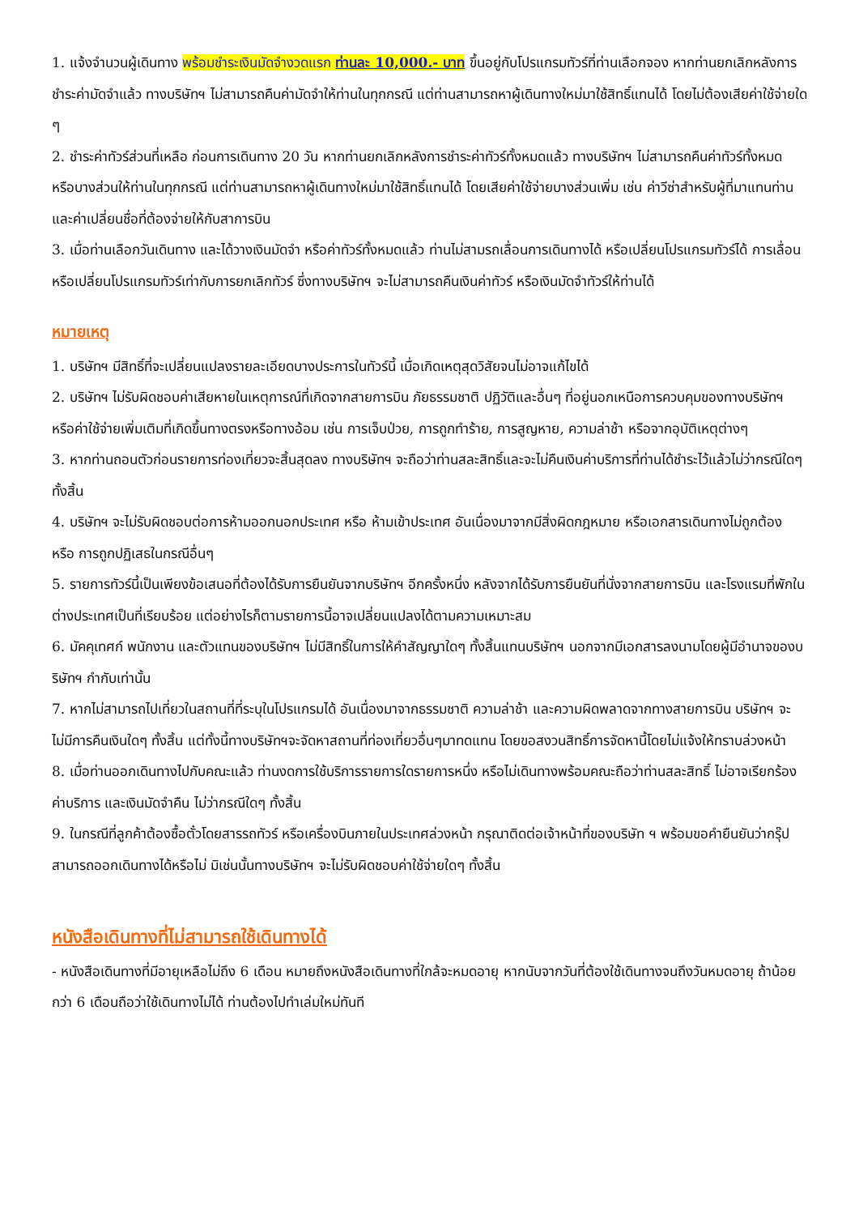1. แจ้งจำนวนผู้เดินทาง พร้อมชำระเงินมัดจำงวดแรก ท่านละ 10,000.- บาท ขึ้นอยู่กับโปรแกรมทัวร์ที่ท่านเลือกจอง หากท่านยกเลิกหลังการชำระค่ามัดจำแล้ว ทางบริษัทฯ ไม่สามารถคืนค่ามัดจำให้ท่านในทุกกรณี แต่ท่านสามารถหาผู้เดินทางใหม่มาใช้สิทธิ์แทนได้ โดยไม่ต้องเสียค่าใช้จ่ายใด ๆ
2. ชำระค่าทัวร์ส่วนที่เหลือ ก่อนการเดินทาง 20 วัน หากท่านยกเลิกหลังการชำระค่าทัวร์ทั้งหมดแล้ว ทางบริษัทฯ ไม่สามารถคืนค่าทัวร์ทั้งหมด หรือบางส่วนให้ท่านในทุกกรณี แต่ท่านสามารถหาผู้เดินทางใหม่มาใช้สิทธิ์แทนได้ โดยเสียค่าใช้จ่ายบางส่วนเพิ่ม เช่น ค่าวีซ่าสำหรับผู้ที่มาแทนท่าน และค่าเปลี่ยนชื่อที่ต้องจ่ายให้กับสาการบิน
3. เมื่อท่านเลือกวันเดินทาง และได้วางเงินมัดจำ หรือค่าทัวร์ทั้งหมดแล้ว ท่านไม่สามรถเลื่อนการเดินทางได้ หรือเปลี่ยนโปรแกรมทัวร์ได้ การเลื่อนหรือเปลี่ยนโปรแกรมทัวร์เท่ากับการยกเลิกทัวร์ ซึ่งทางบริษัทฯ จะไม่สามารถคืนเงินค่าทัวร์ หรือเงินมัดจำทัวร์ให้ท่านได้
หมายเหตุ
1. บริษัทฯ มีสิทธิ์ที่จะเปลี่ยนแปลงรายละเอียดบางประการในทัวร์นี้ เมื่อเกิดเหตุสุดวิสัยจนไม่อาจแก้ไขได้
2. บริษัทฯ ไม่รับผิดชอบค่าเสียหายในเหตุการณ์ที่เกิดจากสายการบิน ภัยธรรมชาติ ปฏิวัติและอื่นๆ ที่อยู่นอกเหนือการควบคุมของทางบริษัทฯ หรือค่าใช้จ่ายเพิ่มเติมที่เกิดขึ้นทางตรงหรือทางอ้อม เช่น การเจ็บป่วย, การถูกทำร้าย, การสูญหาย, ความล่าช้า หรือจากอุบัติเหตุต่างๆ
3. หากท่านถอนตัวก่อนรายการท่องเที่ยวจะสิ้นสุดลง ทางบริษัทฯ จะถือว่าท่านสละสิทธิ์และจะไม่คืนเงินค่าบริการที่ท่านได้ชำระไว้แล้วไม่ว่ากรณีใดๆ ทั้งสิ้น
4. บริษัทฯ จะไม่รับผิดชอบต่อการห้ามออกนอกประเทศ หรือ ห้ามเข้าประเทศ อันเนื่องมาจากมีสิ่งผิดกฎหมาย หรือเอกสารเดินทางไม่ถูกต้อง หรือ การถูกปฏิเสธในกรณีอื่นๆ
5. รายการทัวร์นี้เป็นเพียงข้อเสนอที่ต้องได้รับการยืนยันจากบริษัทฯ อีกครั้งหนึ่ง หลังจากได้รับการยืนยันที่นั่งจากสายการบิน และโรงแรมที่พักในต่างประเทศเป็นที่เรียบร้อย แต่อย่างไรก็ตามรายการนี้อาจเปลี่ยนแปลงได้ตามความเหมาะสม
6. มัคคุเทศก์ พนักงาน และตัวแทนของบริษัทฯ ไม่มีสิทธิ์ในการให้คำสัญญาใดๆ ทั้งสิ้นแทนบริษัทฯ นอกจากมีเอกสารลงนามโดยผู้มีอำนาจของบริษัทฯ กำกับเท่านั้น
7. หากไม่สามารถไปเที่ยวในสถานที่ที่ระบุในโปรแกรมได้ อันเนื่องมาจากธรรมชาติ ความล่าช้า และความผิดพลาดจากทางสายการบิน บริษัทฯ จะไม่มีการคืนเงินใดๆ ทั้งสิ้น แต่ทั้งนี้ทางบริษัทฯจะจัดหาสถานที่ท่องเที่ยวอื่นๆมาทดแทน โดยขอสงวนสิทธิ์การจัดหานี้โดยไม่แจ้งให้ทราบล่วงหน้า
8. เมื่อท่านออกเดินทางไปกับคณะแล้ว ท่านงดการใช้บริการรายการใดรายการหนึ่ง หรือไม่เดินทางพร้อมคณะถือว่าท่านสละสิทธิ์ ไม่อาจเรียกร้องค่าบริการ และเงินมัดจำคืน ไม่ว่ากรณีใดๆ ทั้งสิ้น
9. ในกรณีที่ลูกค้าต้องซื้อตั๋วโดยสารรถทัวร์ หรือเครื่องบินภายในประเทศล่วงหน้า กรุณาติดต่อเจ้าหน้าที่ของบริษัท ฯ พร้อมขอคำยืนยันว่ากรุ๊ปสามารถออกเดินทางได้หรือไม่ มิเช่นนั้นทางบริษัทฯ จะไม่รับผิดชอบค่าใช้จ่ายใดๆ ทั้งสิ้น
หนังสือเดินทางที่ไม่สามารถใช้เดินทางได้
- หนังสือเดินทางที่มีอายุเหลือไม่ถึง 6 เดือน หมายถึงหนังสือเดินทางที่ใกล้จะหมดอายุ หากนับจากวันที่ต้องใช้เดินทางจนถึงวันหมดอายุ ถ้าน้อยกว่า 6 เดือนถือว่าใช้เดินทางไม่ได้ ท่านต้องไปทำเล่มใหม่ทันที